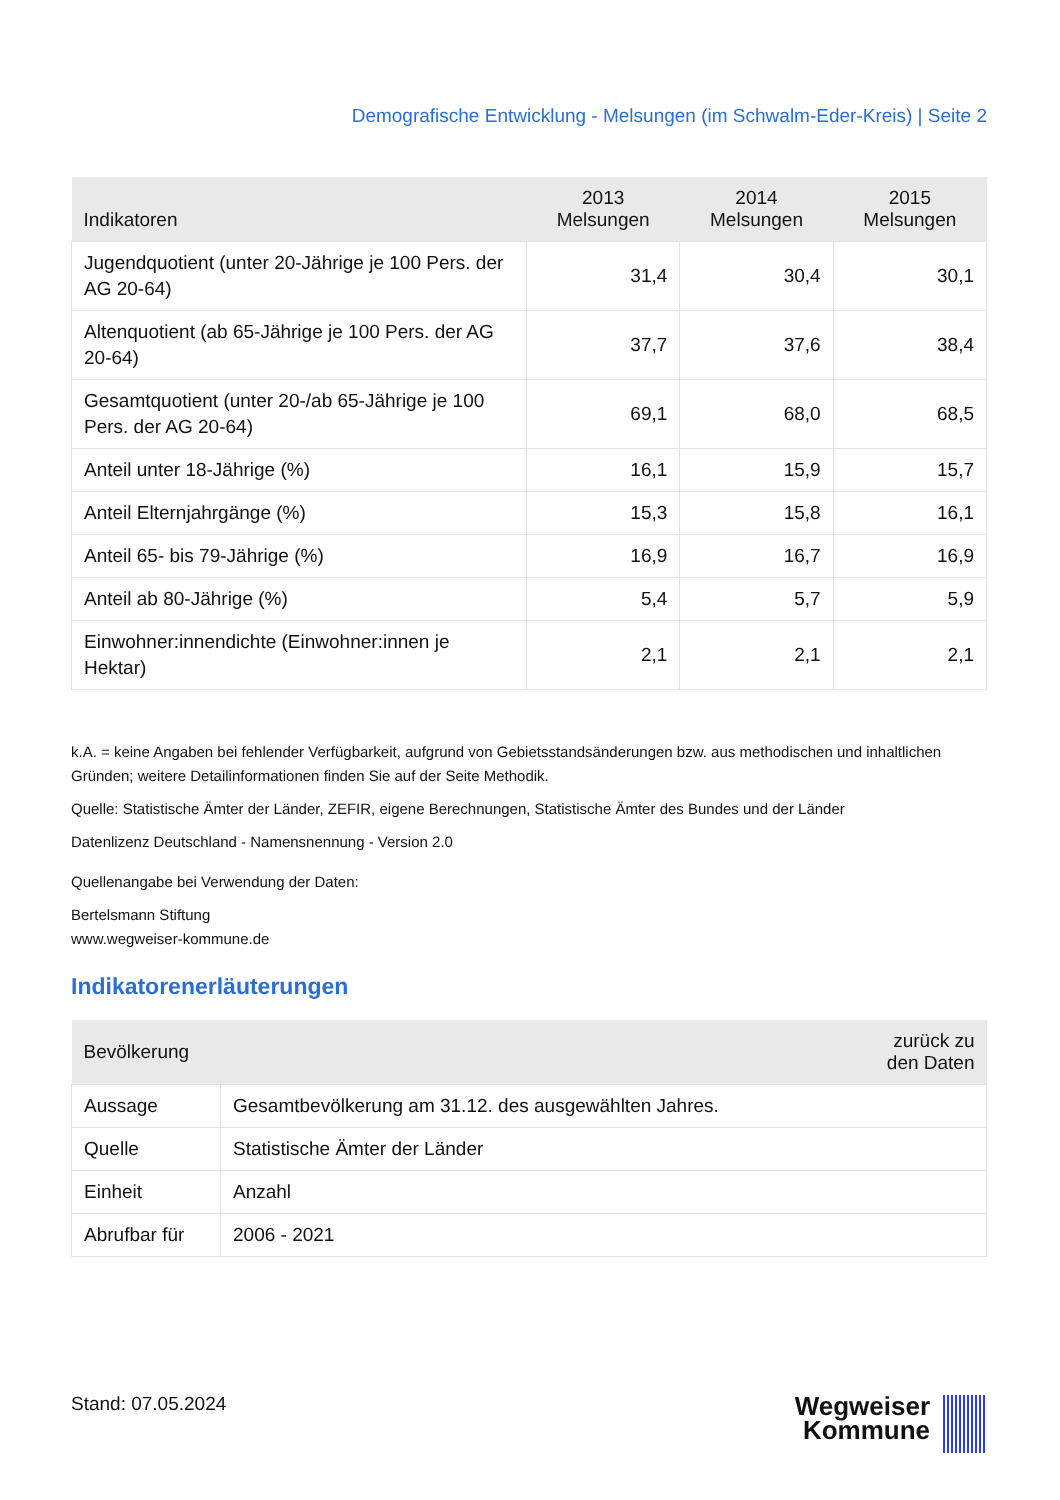Demografische Entwicklung - Melsungen (im Schwalm-Eder-Kreis) | Seite 2
| Indikatoren | 2013 Melsungen | 2014 Melsungen | 2015 Melsungen |
| --- | --- | --- | --- |
| Jugendquotient (unter 20-Jährige je 100 Pers. der AG 20-64) | 31,4 | 30,4 | 30,1 |
| Altenquotient (ab 65-Jährige je 100 Pers. der AG 20-64) | 37,7 | 37,6 | 38,4 |
| Gesamtquotient (unter 20-/ab 65-Jährige je 100 Pers. der AG 20-64) | 69,1 | 68,0 | 68,5 |
| Anteil unter 18-Jährige (%) | 16,1 | 15,9 | 15,7 |
| Anteil Elternjahrgänge (%) | 15,3 | 15,8 | 16,1 |
| Anteil 65- bis 79-Jährige (%) | 16,9 | 16,7 | 16,9 |
| Anteil ab 80-Jährige (%) | 5,4 | 5,7 | 5,9 |
| Einwohner:innendichte (Einwohner:innen je Hektar) | 2,1 | 2,1 | 2,1 |
k.A. = keine Angaben bei fehlender Verfügbarkeit, aufgrund von Gebietsstandsänderungen bzw. aus methodischen und inhaltlichen Gründen; weitere Detailinformationen finden Sie auf der Seite Methodik.
Quelle: Statistische Ämter der Länder, ZEFIR, eigene Berechnungen, Statistische Ämter des Bundes und der Länder
Datenlizenz Deutschland - Namensnennung - Version 2.0
Quellenangabe bei Verwendung der Daten:
Bertelsmann Stiftung
www.wegweiser-kommune.de
Indikatorenerläuterungen
| Bevölkerung | zurück zu den Daten |
| --- | --- |
| Aussage | Gesamtbevölkerung am 31.12. des ausgewählten Jahres. |
| Quelle | Statistische Ämter der Länder |
| Einheit | Anzahl |
| Abrufbar für | 2006 - 2021 |
Stand: 07.05.2024
Wegweiser
Kommune